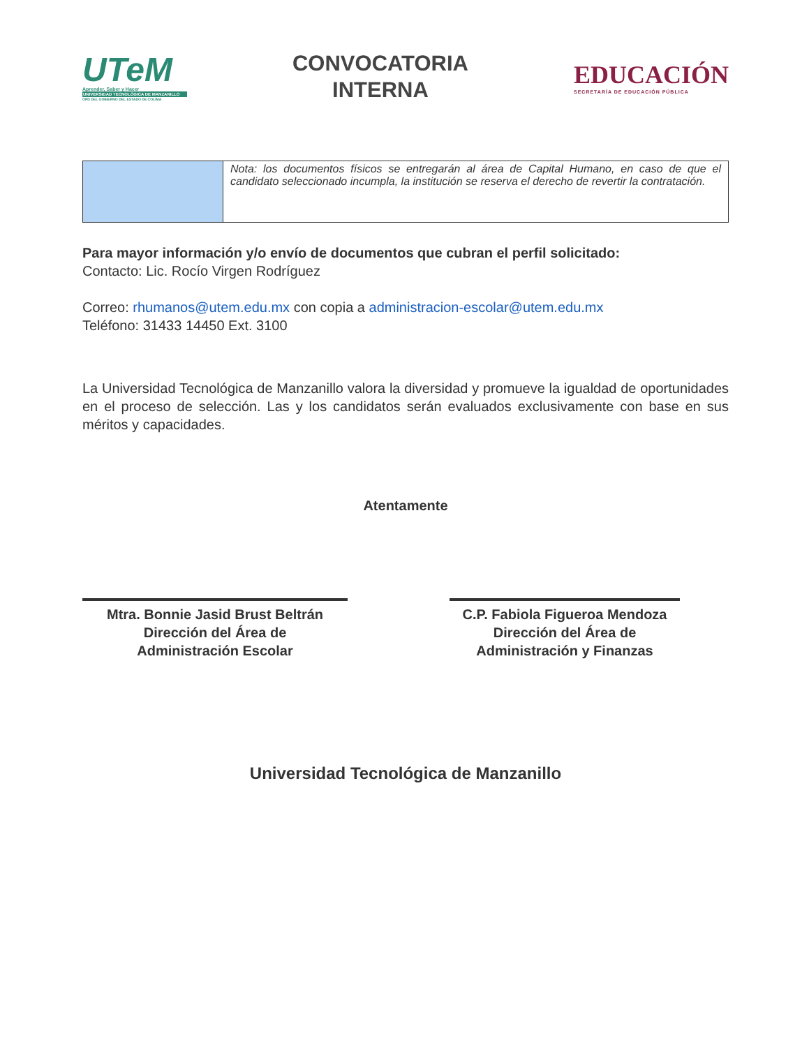UTeM
Aprender, Saber y Hacer
UNIVERSIDAD TECNOLÓGICA DE MANZANILLO
OPD DEL GOBIERNO DEL ESTADO DE COLIMA
CONVOCATORIA
INTERNA
EDUCACIÓN
SECRETARÍA DE EDUCACIÓN PÚBLICA
| | Nota: los documentos físicos se entregarán al área de Capital Humano, en caso de que el candidato seleccionado incumpla, la institución se reserva el derecho de revertir la contratación. |
Para mayor información y/o envío de documentos que cubran el perfil solicitado:
Contacto: Lic. Rocío Virgen Rodríguez
Correo: rhumanos@utem.edu.mx con copia a administracion-escolar@utem.edu.mx
Teléfono: 31433 14450 Ext. 3100
La Universidad Tecnológica de Manzanillo valora la diversidad y promueve la igualdad de oportunidades en el proceso de selección. Las y los candidatos serán evaluados exclusivamente con base en sus méritos y capacidades.
Atentamente
Mtra. Bonnie Jasid Brust Beltrán
Dirección del Área de
Administración Escolar
C.P. Fabiola Figueroa Mendoza
Dirección del Área de
Administración y Finanzas
Universidad Tecnológica de Manzanillo